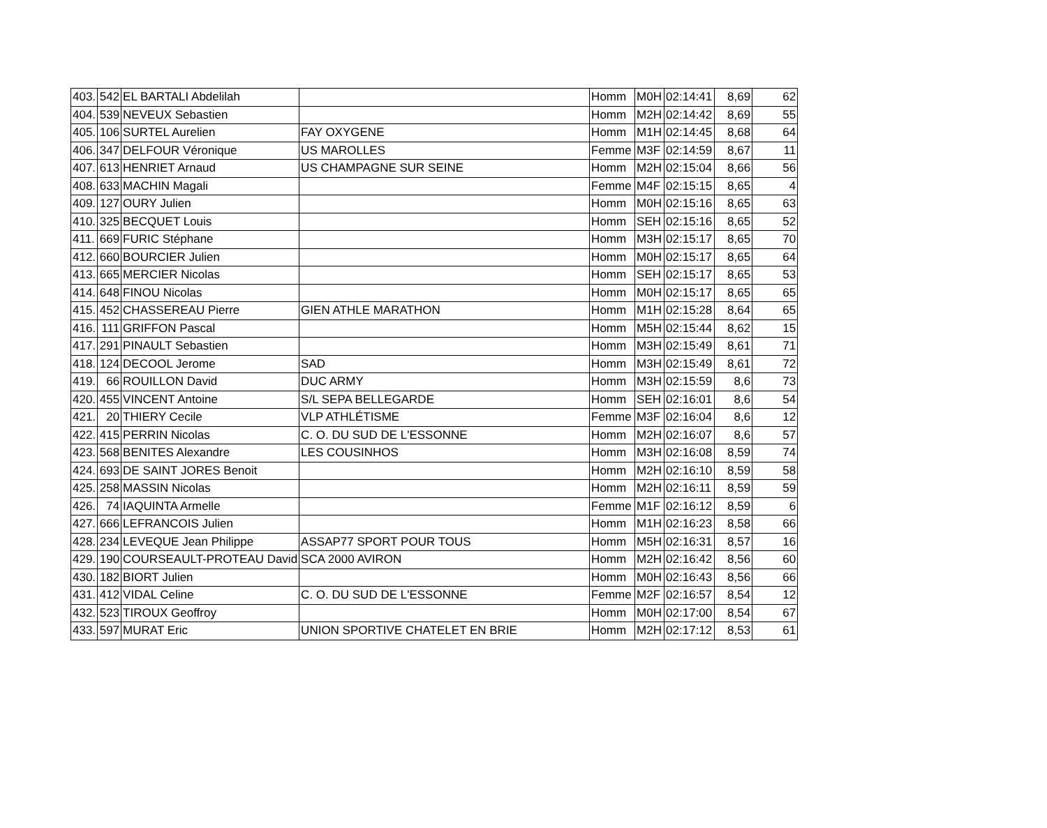| 403. | 542 | EL BARTALI Abdelilah | | Homm | M0H | 02:14:41 | 8,69 | 62 |
| 404. | 539 | NEVEUX Sebastien | | Homm | M2H | 02:14:42 | 8,69 | 55 |
| 405. | 106 | SURTEL Aurelien | FAY OXYGENE | Homm | M1H | 02:14:45 | 8,68 | 64 |
| 406. | 347 | DELFOUR Véronique | US MAROLLES | Femme | M3F | 02:14:59 | 8,67 | 11 |
| 407. | 613 | HENRIET Arnaud | US CHAMPAGNE SUR SEINE | Homm | M2H | 02:15:04 | 8,66 | 56 |
| 408. | 633 | MACHIN Magali | | Femme | M4F | 02:15:15 | 8,65 | 4 |
| 409. | 127 | OURY Julien | | Homm | M0H | 02:15:16 | 8,65 | 63 |
| 410. | 325 | BECQUET Louis | | Homm | SEH | 02:15:16 | 8,65 | 52 |
| 411. | 669 | FURIC Stéphane | | Homm | M3H | 02:15:17 | 8,65 | 70 |
| 412. | 660 | BOURCIER Julien | | Homm | M0H | 02:15:17 | 8,65 | 64 |
| 413. | 665 | MERCIER Nicolas | | Homm | SEH | 02:15:17 | 8,65 | 53 |
| 414. | 648 | FINOU Nicolas | | Homm | M0H | 02:15:17 | 8,65 | 65 |
| 415. | 452 | CHASSEREAU Pierre | GIEN ATHLE MARATHON | Homm | M1H | 02:15:28 | 8,64 | 65 |
| 416. | 111 | GRIFFON Pascal | | Homm | M5H | 02:15:44 | 8,62 | 15 |
| 417. | 291 | PINAULT Sebastien | | Homm | M3H | 02:15:49 | 8,61 | 71 |
| 418. | 124 | DECOOL Jerome | SAD | Homm | M3H | 02:15:49 | 8,61 | 72 |
| 419. | 66 | ROUILLON David | DUC ARMY | Homm | M3H | 02:15:59 | 8,6 | 73 |
| 420. | 455 | VINCENT Antoine | S/L SEPA BELLEGARDE | Homm | SEH | 02:16:01 | 8,6 | 54 |
| 421. | 20 | THIERY Cecile | VLP ATHLÉTISME | Femme | M3F | 02:16:04 | 8,6 | 12 |
| 422. | 415 | PERRIN Nicolas | C. O. DU SUD DE L'ESSONNE | Homm | M2H | 02:16:07 | 8,6 | 57 |
| 423. | 568 | BENITES Alexandre | LES COUSINHOS | Homm | M3H | 02:16:08 | 8,59 | 74 |
| 424. | 693 | DE SAINT JORES Benoit | | Homm | M2H | 02:16:10 | 8,59 | 58 |
| 425. | 258 | MASSIN Nicolas | | Homm | M2H | 02:16:11 | 8,59 | 59 |
| 426. | 74 | IAQUINTA Armelle | | Femme | M1F | 02:16:12 | 8,59 | 6 |
| 427. | 666 | LEFRANCOIS Julien | | Homm | M1H | 02:16:23 | 8,58 | 66 |
| 428. | 234 | LEVEQUE Jean Philippe | ASSAP77 SPORT POUR TOUS | Homm | M5H | 02:16:31 | 8,57 | 16 |
| 429. | 190 | COURSEAULT-PROTEAU David | SCA 2000 AVIRON | Homm | M2H | 02:16:42 | 8,56 | 60 |
| 430. | 182 | BIORT Julien | | Homm | M0H | 02:16:43 | 8,56 | 66 |
| 431. | 412 | VIDAL Celine | C. O. DU SUD DE L'ESSONNE | Femme | M2F | 02:16:57 | 8,54 | 12 |
| 432. | 523 | TIROUX Geoffroy | | Homm | M0H | 02:17:00 | 8,54 | 67 |
| 433. | 597 | MURAT Eric | UNION SPORTIVE CHATELET EN BRIE | Homm | M2H | 02:17:12 | 8,53 | 61 |